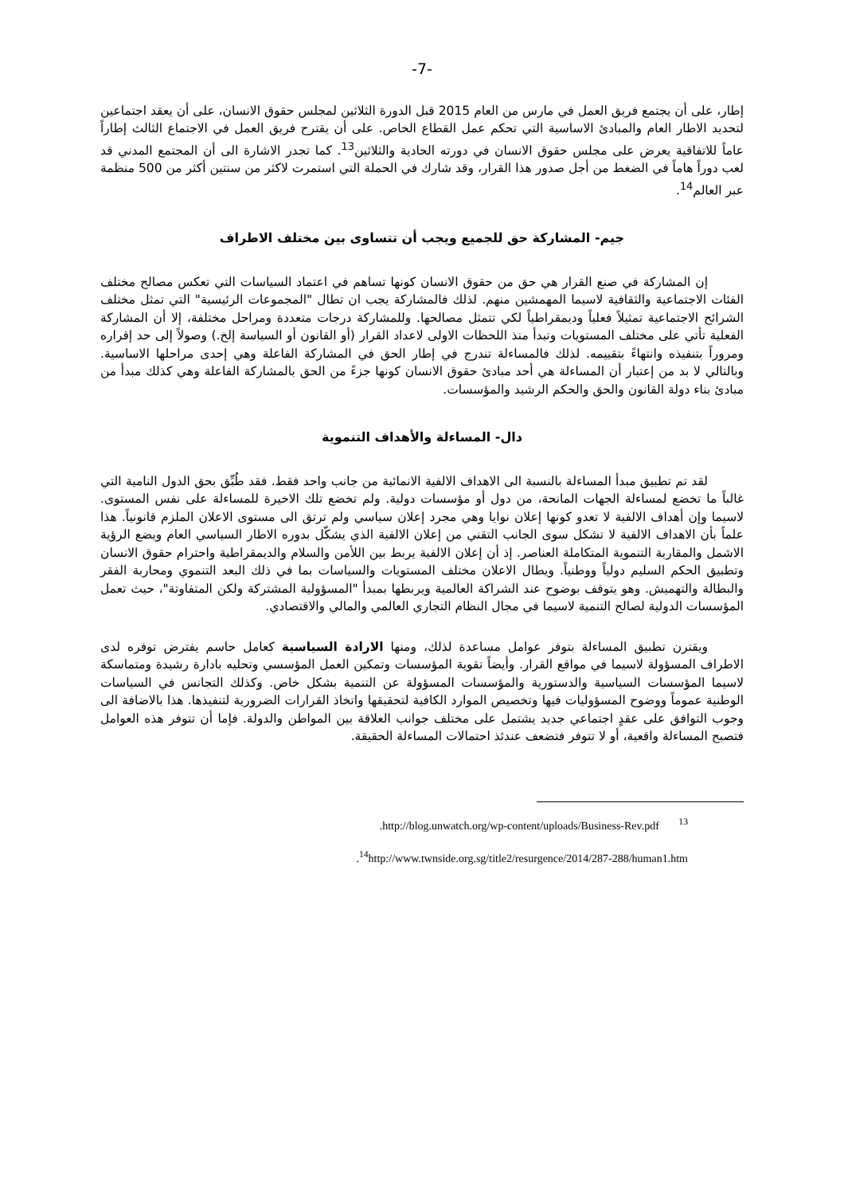-7-
إطار، على أن يجتمع فريق العمل في مارس من العام 2015 قبل الدورة الثلاثين لمجلس حقوق الانسان، على أن يعقد اجتماعين لتحديد الاطار العام والمبادئ الاساسية التي تحكم عمل القطاع الخاص. على أن يقترح فريق العمل في الاجتماع الثالث إطاراً عاماً للاتفاقية يعرض على مجلس حقوق الانسان في دورته الحادية والثلاثين<sup>13</sup>. كما تجدر الاشارة الى أن المجتمع المدني قد لعب دوراً هاماً في الضغط من أجل صدور هذا القرار، وقد شارك في الحملة التي استمرت لاكثر من سنتين أكثر من 500 منظمة عبر العالم<sup>14</sup>.
جيم- المشاركة حق للجميع ويجب أن تتساوى بين مختلف الاطراف
إن المشاركة في صنع القرار هي حق من حقوق الانسان كونها تساهم في اعتماد السياسات التي تعكس مصالح مختلف الفئات الاجتماعية والثقافية لاسيما المهمشين منهم. لذلك فالمشاركة يجب ان تطال "المجموعات الرئيسية" التي تمثل مختلف الشرائح الاجتماعية تمثيلاً فعلياً وديمقراطياً لكي تتمثل مصالحها. وللمشاركة درجات متعددة ومراحل مختلفة، إلا أن المشاركة الفعلية تأتي على مختلف المستويات وتبدأ منذ اللحظات الاولى لاعداد القرار (أو القانون أو السياسة إلخ.) وصولاً إلى حد إقراره ومروراً بتنفيذه وانتهاءً بتقييمه. لذلك فالمساءلة تندرج في إطار الحق في المشاركة الفاعلة وهي إحدى مراحلها الاساسية. وبالتالي لا بد من إعتبار أن المساءلة هي أحد مبادئ حقوق الانسان كونها جزءً من الحق بالمشاركة الفاعلة وهي كذلك مبدأ من مبادئ بناء دولة القانون والحق والحكم الرشيد والمؤسسات.
دال- المساءلة والأهداف التنموية
لقد تم تطبيق مبدأ المساءلة بالنسبة الى الاهداف الالفية الانمائية من جانب واحد فقط. فقد طُبِّق بحق الدول النامية التي غالباً ما تخضع لمساءلة الجهات المانحة، من دول أو مؤسسات دولية. ولم تخضع تلك الاخيرة للمساءلة على نفس المستوى. لاسيما وإن أهداف الالفية لا تعدو كونها إعلان نوايا وهي مجرد إعلان سياسي ولم ترتق الى مستوى الاعلان الملزم قانونياً. هذا علماً بأن الاهداف الالفية لا تشكل سوى الجانب التقني من إعلان الالفية الذي يشكّل بدوره الاطار السياسي العام ويضع الرؤية الاشمل والمقاربة التنموية المتكاملة العناصر. إذ أن إعلان الالفية يربط بين اللأمن والسلام والديمقراطية واحترام حقوق الانسان وتطبيق الحكم السليم دولياً ووطنياً. ويطال الاعلان مختلف المستويات والسياسات بما في ذلك البعد التنموي ومحاربة الفقر والبطالة والتهميش. وهو يتوقف بوضوح عند الشراكة العالمية ويربطها بمبدأ "المسؤولية المشتركة ولكن المتفاوتة"، حيث تعمل المؤسسات الدولية لصالح التنمية لاسيما في مجال النظام التجاري العالمي والمالي والاقتصادي.
ويقترن تطبيق المساءلة بتوفر عوامل مساعدة لذلك، ومنها الارادة السياسية كعامل حاسم يفترض توفره لدى الاطراف المسؤولة لاسيما في مواقع القرار. وأيضاً تقوية المؤسسات وتمكين العمل المؤسسي وتحليه بادارة رشيدة ومتماسكة لاسيما المؤسسات السياسية والدستورية والمؤسسات المسؤولة عن التنمية بشكل خاص. وكذلك التجانس في السياسات الوطنية عموماً ووضوح المسؤوليات فيها وتخصيص الموارد الكافية لتحقيقها واتخاذ القرارات الضرورية لتنفيذها. هذا بالاضافة الى وجوب التوافق على عقدٍ اجتماعي جديد يشتمل على مختلف جوانب العلاقة بين المواطن والدولة. فإما أن تتوفر هذه العوامل فتصبح المساءلة واقعية، أو لا تتوفر فتضعف عندئذ احتمالات المساءلة الحقيقة.
.http://blog.unwatch.org/wp-content/uploads/Business-Rev.pdf <sup>13</sup>
.<sup>14</sup>http://www.twnside.org.sg/title2/resurgence/2014/287-288/human1.htm